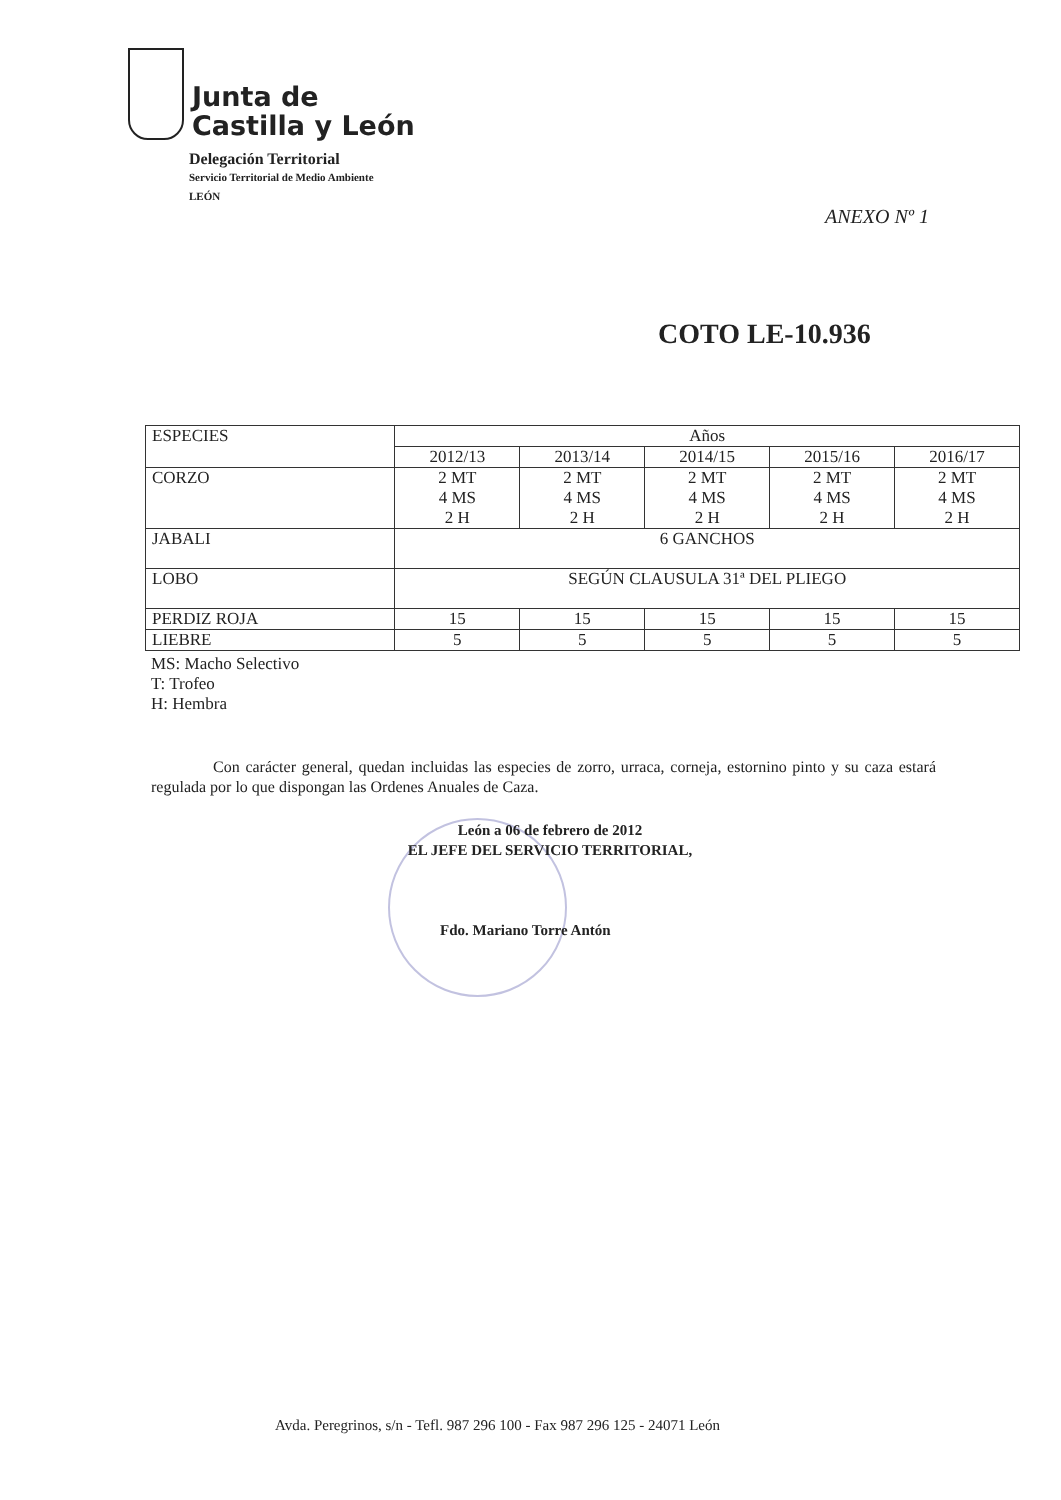Junta de
Castilla y León
Delegación Territorial
Servicio Territorial de Medio Ambiente
LEÓN
ANEXO Nº 1
COTO LE-10.936
| ESPECIES | Años | | | | |
| --- | --- | --- | --- | --- | --- |
| | 2012/13 | 2013/14 | 2014/15 | 2015/16 | 2016/17 |
| CORZO | 2 MT 4 MS 2 H | 2 MT 4 MS 2 H | 2 MT 4 MS 2 H | 2 MT 4 MS 2 H | 2 MT 4 MS 2 H |
| JABALI | 6 GANCHOS | | | | |
| LOBO | SEGÚN CLAUSULA 31ª DEL PLIEGO | | | | |
| PERDIZ ROJA | 15 | 15 | 15 | 15 | 15 |
| LIEBRE | 5 | 5 | 5 | 5 | 5 |
MS: Macho Selectivo
T: Trofeo
H: Hembra
Con carácter general, quedan incluidas las especies de zorro, urraca, corneja, estornino pinto y su caza estará regulada por lo que dispongan las Ordenes Anuales de Caza.
León a 06 de febrero de 2012
EL JEFE DEL SERVICIO TERRITORIAL,
Fdo. Mariano Torre Antón
Avda. Peregrinos, s/n - Tefl. 987 296 100 - Fax 987 296 125 - 24071 León